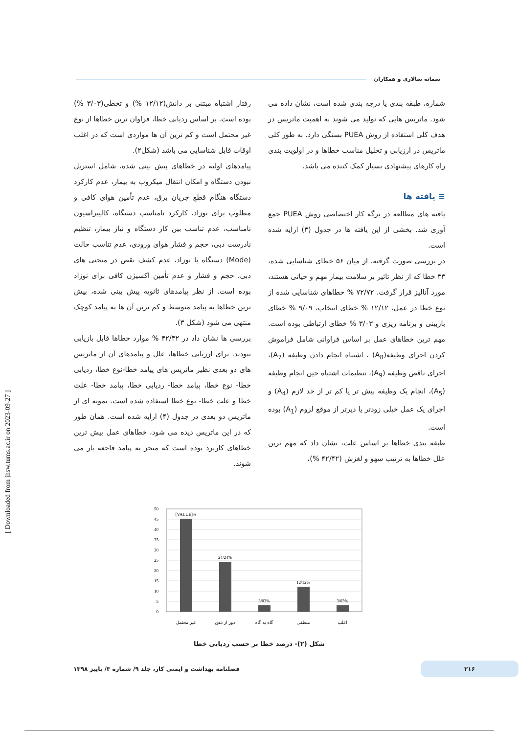سمانه سالاری و همکاران
شماره، طبقه بندی یا درجه بندی شده است، نشان داده می شود. ماتریس هایی که تولید می شوند به اهمیت ماتریس در هدف کلی استفاده از روش PUEA بستگی دارد. به طور کلی ماتریس در ارزیابی و تحلیل مناسب خطاها و در اولویت بندی راه کارهای پیشنهادی بسیار کمک کننده می باشد.
≡ یافته ها
یافته های مطالعه در برگه کار اختصاصی روش PUEA جمع آوری شد. بخشی از این یافته ها در جدول (۳) ارایه شده است.
در بررسی صورت گرفته، از میان ۵۶ خطای شناسایی شده، ۳۳ خطا که از نظر تاثیر بر سلامت بیمار مهم و حیاتی هستند، مورد آنالیز قرار گرفت. ۷۲/۷۲ % خطاهای شناسایی شده از نوع خطا در عمل، ۱۲/۱۲ % خطای انتخاب، ۹/۰۹ % خطای بازبینی و برنامه ریزی و ۳/۰۳ % خطای ارتباطی بوده است. مهم ترین خطاهای عمل بر اساس فراوانی شامل فراموش کردن اجرای وظیفه(A<sub>8</sub>) ، اشتباه انجام دادن وظیفه (A<sub>7</sub>)، اجرای ناقص وظیفه (A<sub>9</sub>)، تنظیمات اشتباه حین انجام وظیفه (A<sub>5</sub>)، انجام یک وظیفه بیش تر یا کم تر از حد لازم (A<sub>4</sub>) و اجرای یک عمل خیلی زودتر یا دیرتر از موقع لزوم (A<sub>1</sub>) بوده است.
طبقه بندی خطاها بر اساس علت، نشان داد که مهم ترین علل خطاها به ترتیب سهو و لغزش (۴۲/۴۲ %)،
رفتار اشتباه مبتنی بر دانش(۱۲/۱۲ %) و تخطی(۳/۰۳ %) بوده است. بر اساس ردیابی خطا، فراوان ترین خطاها از نوع غیر محتمل است و کم ترین آن ها مواردی است که در اغلب اوقات قابل شناسایی می باشد (شکل۲).
پیامدهای اولیه در خطاهای پیش بینی شده، شامل استریل نبودن دستگاه و امکان انتقال میکروب به بیمار، عدم کارکرد دستگاه هنگام قطع جریان برق، عدم تأمین هوای کافی و مطلوب برای نوزاد، کارکرد نامناسب دستگاه، کالیبراسیون نامناسب، عدم تناسب بین کار دستگاه و نیاز بیمار، تنظیم نادرست دبی، حجم و فشار هوای ورودی، عدم تناسب حالت (Mode) دستگاه با نوزاد، عدم کشف نقص در منحنی های دبی، حجم و فشار و عدم تأمین اکسیژن کافی برای نوزاد بوده است. از نظر پیامدهای ثانویه پیش بینی شده، بیش ترین خطاها به پیامد متوسط و کم ترین آن ها به پیامد کوچک منتهی می شود (شکل ۳).
بررسی ها نشان داد در ۴۲/۴۲ % موارد خطاها قابل بازیابی نبودند. برای ارزیابی خطاها، علل و پیامدهای آن از ماتریس های دو بعدی نظیر ماتریس های پیامد خطا-نوع خطا، ردیابی خطا- نوع خطا، پیامد خطا- ردیابی خطا، پیامد خطا- علت خطا و علت خطا- نوع خطا استفاده شده است. نمونه ای از ماتریس دو بعدی در جدول (۴) ارایه شده است. همان طور که در این ماتریس دیده می شود، خطاهای عمل بیش ترین خطاهای کاربرد بوده است که منجر به پیامد فاجعه بار می شوند.
50
45
40
35
30
25
20
15
10
5
0
[VALUE]%
24/24%
3/03%
12/12%
3/03%
غیر محتمل
دور از ذهن
گاه به گاه
منطقی
اغلب
شکل (۲)- درصد خطا بر حسب ردیابی خطا
[ Downloaded from jhsw.tums.ac.ir on 2023-09-27 ]
۲۱۶
فصلنامه بهداشت و ایمنی کار، جلد ۹/ شماره ۳/ پاییز ۱۳۹۸